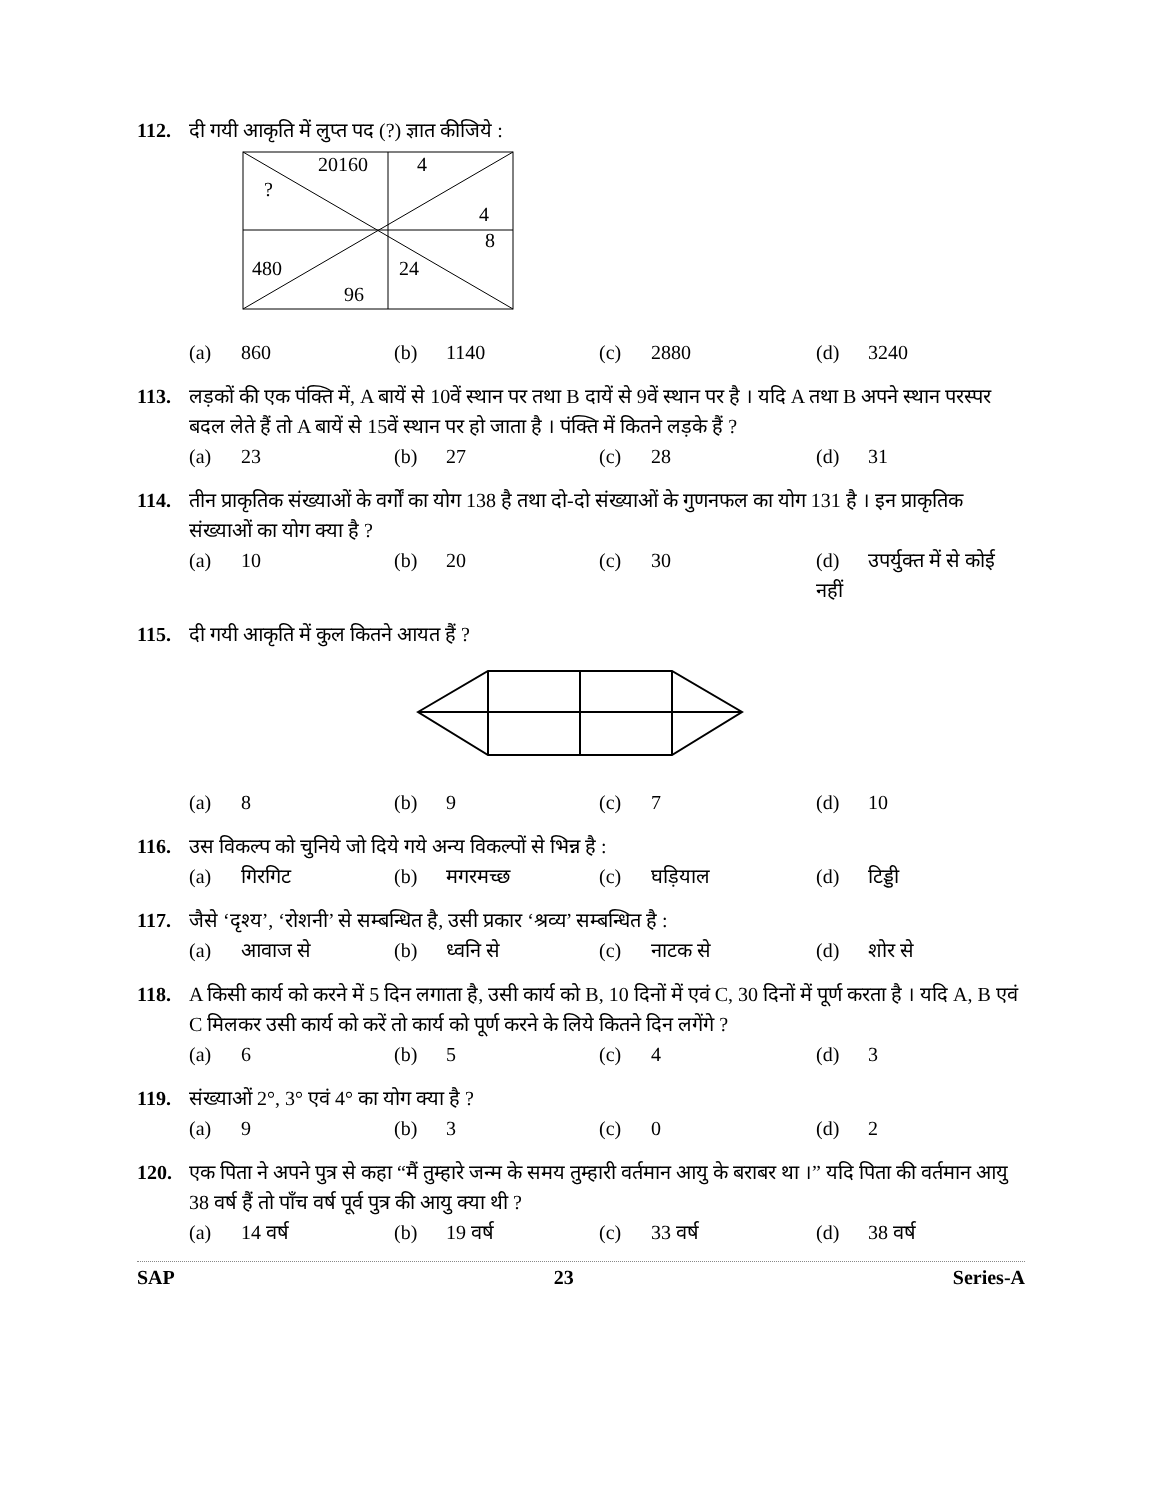112. दी गयी आकृति में लुप्त पद (?) ज्ञात कीजिये :
20160
4
?
4
8
480
24
96
(a) 860 (b) 1140 (c) 2880 (d) 3240
113. लड़कों की एक पंक्ति में, A बायें से 10वें स्थान पर तथा B दायें से 9वें स्थान पर है । यदि A तथा B अपने स्थान परस्पर बदल लेते हैं तो A बायें से 15वें स्थान पर हो जाता है । पंक्ति में कितने लड़के हैं ?
(a) 23 (b) 27 (c) 28 (d) 31
114. तीन प्राकृतिक संख्याओं के वर्गों का योग 138 है तथा दो-दो संख्याओं के गुणनफल का योग 131 है । इन प्राकृतिक संख्याओं का योग क्या है ?
(a) 10 (b) 20 (c) 30 (d) उपर्युक्त में से कोई नहीं
115. दी गयी आकृति में कुल कितने आयत हैं ?
(a) 8 (b) 9 (c) 7 (d) 10
116. उस विकल्प को चुनिये जो दिये गये अन्य विकल्पों से भिन्न है :
(a) गिरगिट (b) मगरमच्छ (c) घड़ियाल (d) टिड्डी
117. जैसे ‘दृश्य’, ‘रोशनी’ से सम्बन्धित है, उसी प्रकार ‘श्रव्य’ सम्बन्धित है :
(a) आवाज से (b) ध्वनि से (c) नाटक से (d) शोर से
118. A किसी कार्य को करने में 5 दिन लगाता है, उसी कार्य को B, 10 दिनों में एवं C, 30 दिनों में पूर्ण करता है । यदि A, B एवं C मिलकर उसी कार्य को करें तो कार्य को पूर्ण करने के लिये कितने दिन लगेंगे ?
(a) 6 (b) 5 (c) 4 (d) 3
119. संख्याओं 2°, 3° एवं 4° का योग क्या है ?
(a) 9 (b) 3 (c) 0 (d) 2
120. एक पिता ने अपने पुत्र से कहा “मैं तुम्हारे जन्म के समय तुम्हारी वर्तमान आयु के बराबर था ।” यदि पिता की वर्तमान आयु 38 वर्ष हैं तो पाँच वर्ष पूर्व पुत्र की आयु क्या थी ?
(a) 14 वर्ष (b) 19 वर्ष (c) 33 वर्ष (d) 38 वर्ष
SAP 23 Series-A